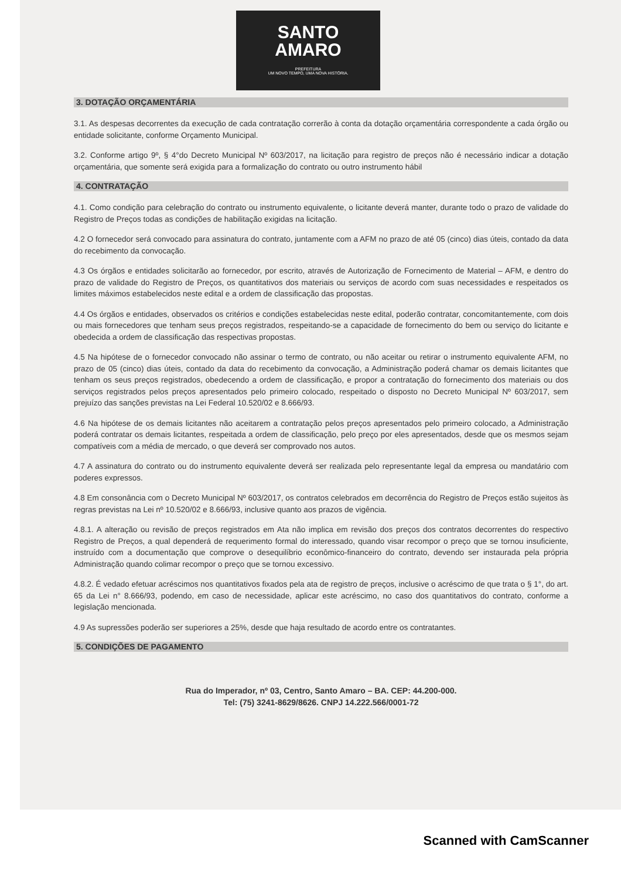SANTO
AMARO
PREFEITURA
UM NOVO TEMPO, UMA NOVA HISTÓRIA.
3. DOTAÇÃO ORÇAMENTÁRIA
3.1. As despesas decorrentes da execução de cada contratação correrão à conta da dotação orçamentária correspondente a cada órgão ou entidade solicitante, conforme Orçamento Municipal.
3.2. Conforme artigo 9º, § 4°do Decreto Municipal Nº 603/2017, na licitação para registro de preços não é necessário indicar a dotação orçamentária, que somente será exigida para a formalização do contrato ou outro instrumento hábil
4. CONTRATAÇÃO
4.1. Como condição para celebração do contrato ou instrumento equivalente, o licitante deverá manter, durante todo o prazo de validade do Registro de Preços todas as condições de habilitação exigidas na licitação.
4.2 O fornecedor será convocado para assinatura do contrato, juntamente com a AFM no prazo de até 05 (cinco) dias úteis, contado da data do recebimento da convocação.
4.3 Os órgãos e entidades solicitarão ao fornecedor, por escrito, através de Autorização de Fornecimento de Material – AFM, e dentro do prazo de validade do Registro de Preços, os quantitativos dos materiais ou serviços de acordo com suas necessidades e respeitados os limites máximos estabelecidos neste edital e a ordem de classificação das propostas.
4.4 Os órgãos e entidades, observados os critérios e condições estabelecidas neste edital, poderão contratar, concomitantemente, com dois ou mais fornecedores que tenham seus preços registrados, respeitando-se a capacidade de fornecimento do bem ou serviço do licitante e obedecida a ordem de classificação das respectivas propostas.
4.5 Na hipótese de o fornecedor convocado não assinar o termo de contrato, ou não aceitar ou retirar o instrumento equivalente AFM, no prazo de 05 (cinco) dias úteis, contado da data do recebimento da convocação, a Administração poderá chamar os demais licitantes que tenham os seus preços registrados, obedecendo a ordem de classificação, e propor a contratação do fornecimento dos materiais ou dos serviços registrados pelos preços apresentados pelo primeiro colocado, respeitado o disposto no Decreto Municipal Nº 603/2017, sem prejuízo das sanções previstas na Lei Federal 10.520/02 e 8.666/93.
4.6 Na hipótese de os demais licitantes não aceitarem a contratação pelos preços apresentados pelo primeiro colocado, a Administração poderá contratar os demais licitantes, respeitada a ordem de classificação, pelo preço por eles apresentados, desde que os mesmos sejam compatíveis com a média de mercado, o que deverá ser comprovado nos autos.
4.7 A assinatura do contrato ou do instrumento equivalente deverá ser realizada pelo representante legal da empresa ou mandatário com poderes expressos.
4.8 Em consonância com o Decreto Municipal Nº 603/2017, os contratos celebrados em decorrência do Registro de Preços estão sujeitos às regras previstas na Lei nº 10.520/02 e 8.666/93, inclusive quanto aos prazos de vigência.
4.8.1. A alteração ou revisão de preços registrados em Ata não implica em revisão dos preços dos contratos decorrentes do respectivo Registro de Preços, a qual dependerá de requerimento formal do interessado, quando visar recompor o preço que se tornou insuficiente, instruído com a documentação que comprove o desequilíbrio econômico-financeiro do contrato, devendo ser instaurada pela própria Administração quando colimar recompor o preço que se tornou excessivo.
4.8.2. É vedado efetuar acréscimos nos quantitativos fixados pela ata de registro de preços, inclusive o acréscimo de que trata o § 1°, do art. 65 da Lei n° 8.666/93, podendo, em caso de necessidade, aplicar este acréscimo, no caso dos quantitativos do contrato, conforme a legislação mencionada.
4.9 As supressões poderão ser superiores a 25%, desde que haja resultado de acordo entre os contratantes.
5. CONDIÇÕES DE PAGAMENTO
Rua do Imperador, nº 03, Centro, Santo Amaro – BA. CEP: 44.200-000.
Tel: (75) 3241-8629/8626. CNPJ 14.222.566/0001-72
Scanned with CamScanner